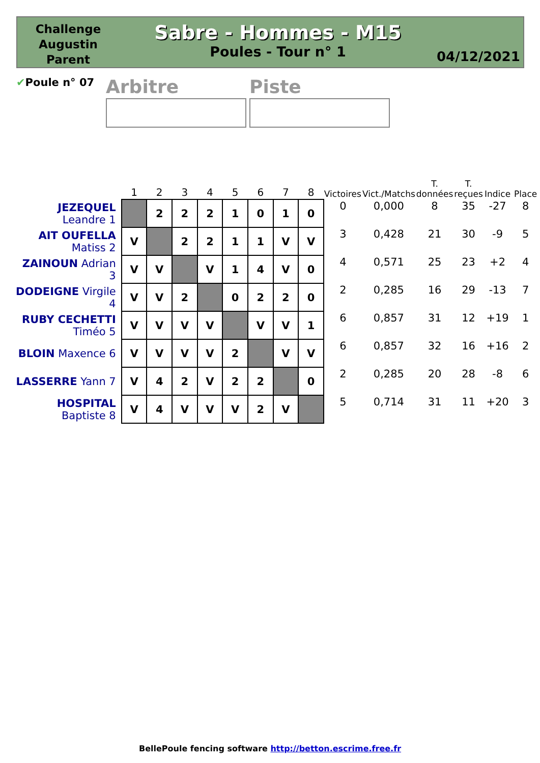Challenge Augustin Parent
Sabre - Hommes - M15
Poules - Tour n° 1
04/12/2021
✔Poule n° 07
Arbitre Piste
| | 1 | 2 | 3 | 4 | 5 | 6 | 7 | 8 | Victoires | Vict./Matchs | T. données | T. reçues | Indice | Place |
| --- | --- | --- | --- | --- | --- | --- | --- | --- | --- | --- | --- | --- | --- | --- |
| JEZEQUEL Leandre 1 | | 2 | 2 | 2 | 1 | 0 | 1 | 0 | 0 | 0,000 | 8 | 35 | -27 | 8 |
| AIT OUFELLA Matiss 2 | V | | 2 | 2 | 1 | 1 | V | V | 3 | 0,428 | 21 | 30 | -9 | 5 |
| ZAINOUN Adrian 3 | V | V | | V | 1 | 4 | V | 0 | 4 | 0,571 | 25 | 23 | +2 | 4 |
| DODEIGNE Virgile 4 | V | V | 2 | | 0 | 2 | 2 | 0 | 2 | 0,285 | 16 | 29 | -13 | 7 |
| RUBY CECHETTI Timéo 5 | V | V | V | V | | V | V | 1 | 6 | 0,857 | 31 | 12 | +19 | 1 |
| BLOIN Maxence 6 | V | V | V | V | 2 | | V | V | 6 | 0,857 | 32 | 16 | +16 | 2 |
| LASSERRE Yann 7 | V | 4 | 2 | V | 2 | 2 | | 0 | 2 | 0,285 | 20 | 28 | -8 | 6 |
| HOSPITAL Baptiste 8 | V | 4 | V | V | V | 2 | V | | 5 | 0,714 | 31 | 11 | +20 | 3 |
BellePoule fencing software http://betton.escrime.free.fr